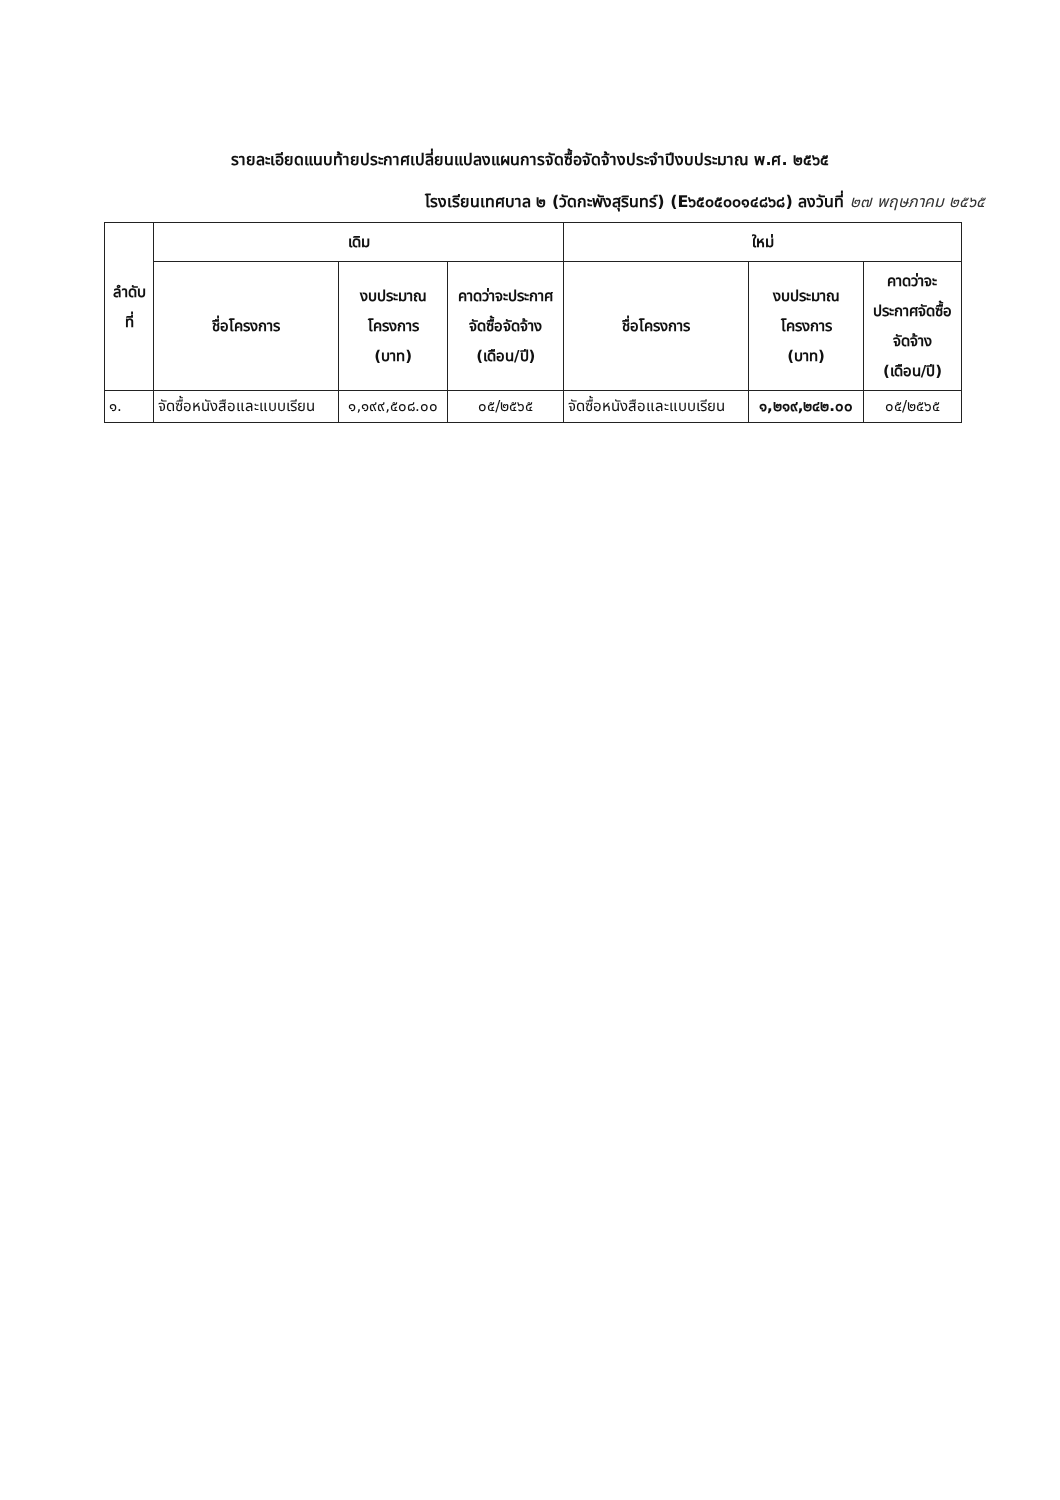รายละเอียดแนบท้ายประกาศเปลี่ยนแปลงแผนการจัดซื้อจัดจ้างประจำปีงบประมาณ พ.ศ. ๒๕๖๕
โรงเรียนเทศบาล ๒ (วัดกะพังสุรินทร์) (E๖๕๐๕๐๐๑๔๘๖๘) ลงวันที่ ๒๗ พฤษภาคม ๒๕๖๕
| ลำดับ ที่ | เดิม | | | ใหม่ | | |
| --- | --- | --- | --- | --- | --- | --- |
| | ชื่อโครงการ | งบประมาณ โครงการ (บาท) | คาดว่าจะประกาศ จัดซื้อจัดจ้าง (เดือน/ปี) | ชื่อโครงการ | งบประมาณ โครงการ (บาท) | คาดว่าจะ ประกาศจัดซื้อ จัดจ้าง (เดือน/ปี) |
| ๑. | จัดซื้อหนังสือและแบบเรียน | ๑,๑๙๙,๕๐๘.๐๐ | ๐๕/๒๕๖๕ | จัดซื้อหนังสือและแบบเรียน | ๑,๒๑๙,๒๔๒.๐๐ | ๐๕/๒๕๖๕ |